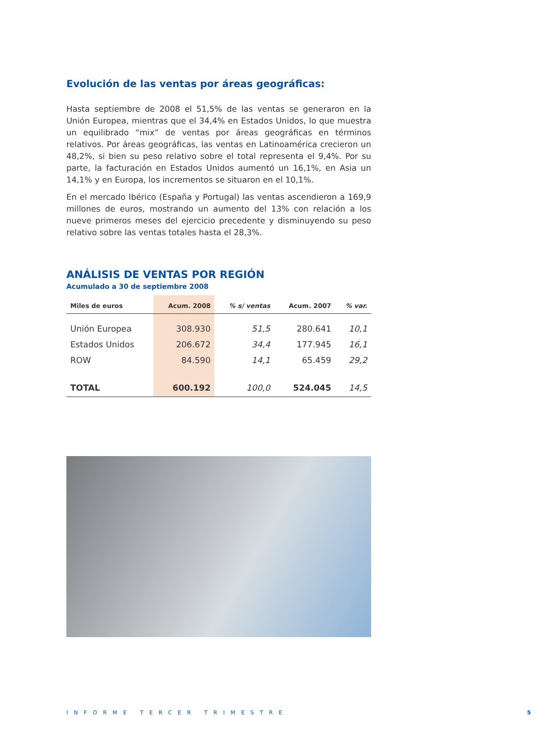Evolución de las ventas por áreas geográficas:
Hasta septiembre de 2008 el 51,5% de las ventas se generaron en la Unión Europea, mientras que el 34,4% en Estados Unidos, lo que muestra un equilibrado “mix” de ventas por áreas geográficas en términos relativos. Por áreas geográficas, las ventas en Latinoamérica crecieron un 48,2%, si bien su peso relativo sobre el total representa el 9,4%. Por su parte, la facturación en Estados Unidos aumentó un 16,1%, en Asia un 14,1% y en Europa, los incrementos se situaron en el 10,1%.
En el mercado Ibérico (España y Portugal) las ventas ascendieron a 169,9 millones de euros, mostrando un aumento del 13% con relación a los nueve primeros meses del ejercicio precedente y disminuyendo su peso relativo sobre las ventas totales hasta el 28,3%.
ANÁLISIS DE VENTAS POR REGIÓN
Acumulado a 30 de septiembre 2008
| Miles de euros | Acum. 2008 | % s/ ventas | Acum. 2007 | % var. |
| --- | --- | --- | --- | --- |
| Unión Europea | 308.930 | 51,5 | 280.641 | 10,1 |
| Estados Unidos | 206.672 | 34,4 | 177.945 | 16,1 |
| ROW | 84.590 | 14,1 | 65.459 | 29,2 |
| TOTAL | 600.192 | 100,0 | 524.045 | 14,5 |
INFORME TERCER TRIMESTRE 5